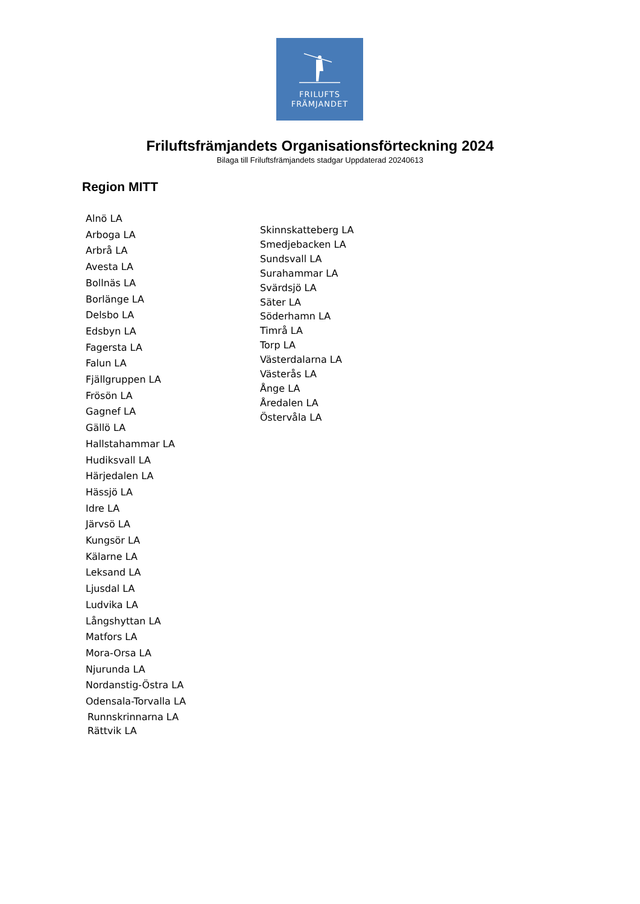FRILUFTS
FRÄMJANDET
Friluftsfrämjandets Organisationsförteckning 2024
Bilaga till Friluftsfrämjandets stadgar Uppdaterad 20240613
Region MITT
Alnö LA
Arboga LA
Arbrå LA
Avesta LA
Bollnäs LA
Borlänge LA
Delsbo LA
Edsbyn LA
Fagersta LA
Falun LA
Fjällgruppen LA
Frösön LA
Gagnef LA
Gällö LA
Hallstahammar LA
Hudiksvall LA
Härjedalen LA
Hässjö LA
Idre LA
Järvsö LA
Kungsör LA
Kälarne LA
Leksand LA
Ljusdal LA
Ludvika LA
Långshyttan LA
Matfors LA
Mora-Orsa LA
Njurunda LA
Nordanstig-Östra LA
Odensala-Torvalla LA
Runnskrinnarna LA
Rättvik LA
Skinnskatteberg LA
Smedjebacken LA
Sundsvall LA
Surahammar LA
Svärdsjö LA
Säter LA
Söderhamn LA
Timrå LA
Torp LA
Västerdalarna LA
Västerås LA
Ånge LA
Åredalen LA
Östervåla LA